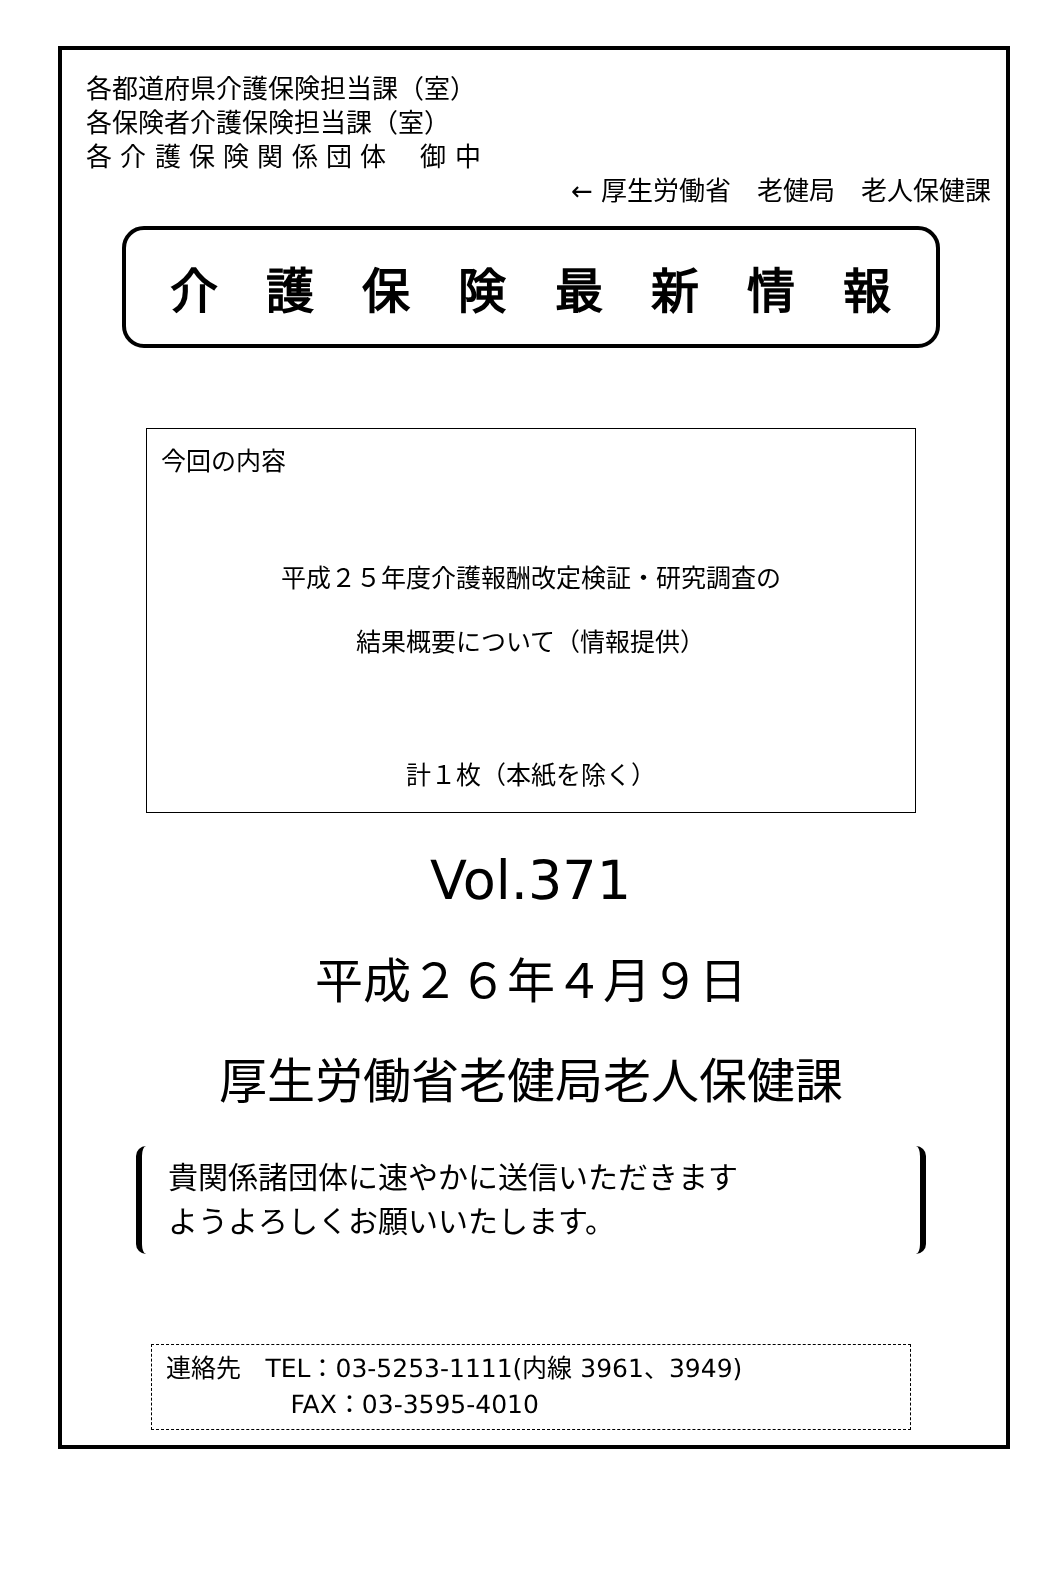各都道府県介護保険担当課（室）
各保険者介護保険担当課（室）
各 介 護 保 険 関 係 団 体　 御 中
← 厚生労働省　老健局　老人保健課
介護保険最新情報
今回の内容
平成２５年度介護報酬改定検証・研究調査の
結果概要について（情報提供）
計１枚（本紙を除く）
Vol.371
平成２６年４月９日
厚生労働省老健局老人保健課
貴関係諸団体に速やかに送信いただきます
ようよろしくお願いいたします。
連絡先　TEL：03-5253-1111(内線 3961、3949)
　　　　　FAX：03-3595-4010